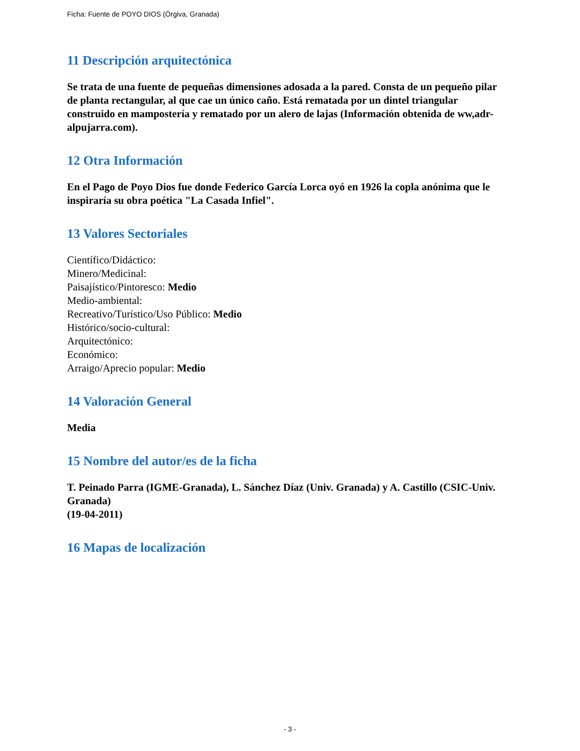Ficha: Fuente de POYO DIOS (Órgiva, Granada)
11 Descripción arquitectónica
Se trata de una fuente de pequeñas dimensiones adosada a la pared. Consta de un pequeño pilar de planta rectangular, al que cae un único caño. Está rematada por un dintel triangular construido en mampostería y rematado por un alero de lajas (Información obtenida de ww,adr-alpujarra.com).
12 Otra Información
En el Pago de Poyo Dios fue donde Federico García Lorca oyó en 1926 la copla anónima que le inspiraría su obra poética "La Casada Infiel".
13 Valores Sectoriales
Científico/Didáctico:
Minero/Medicinal:
Paisajístico/Pintoresco: Medio
Medio-ambiental:
Recreativo/Turístico/Uso Público: Medio
Histórico/socio-cultural:
Arquitectónico:
Económico:
Arraigo/Aprecio popular: Medio
14 Valoración General
Media
15 Nombre del autor/es de la ficha
T. Peinado Parra (IGME-Granada), L. Sánchez Díaz (Univ. Granada) y A. Castillo (CSIC-Univ. Granada)
(19-04-2011)
16 Mapas de localización
- 3 -